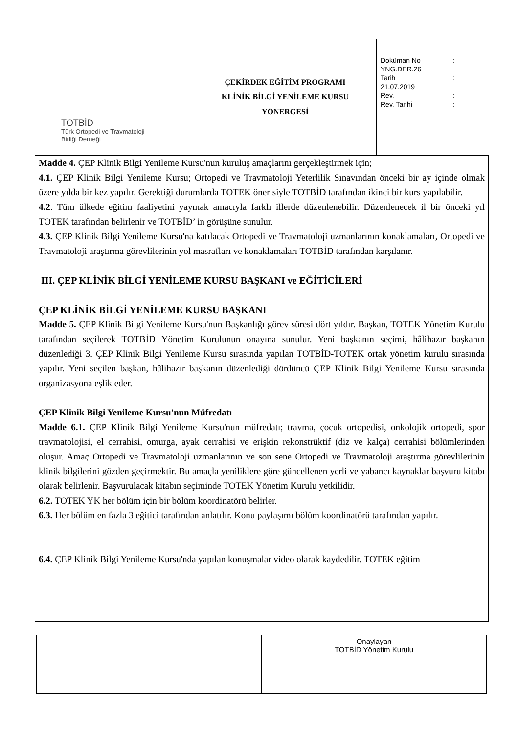| TOTBİD Türk Ortopedi ve Travmatoloji Birliği Derneği | ÇEKİRDEK EĞİTİM PROGRAMI KLİNİK BİLGİ YENİLEME KURSU YÖNERGESİ | Doküman No : YNG.DER.26 Tarih : 21.07.2019 Rev. : Rev. Tarihi : |
Madde 4. ÇEP Klinik Bilgi Yenileme Kursu'nun kuruluş amaçlarını gerçekleştirmek için;
4.1. ÇEP Klinik Bilgi Yenileme Kursu; Ortopedi ve Travmatoloji Yeterlilik Sınavından önceki bir ay içinde olmak üzere yılda bir kez yapılır. Gerektiği durumlarda TOTEK önerisiyle TOTBİD tarafından ikinci bir kurs yapılabilir.
4.2. Tüm ülkede eğitim faaliyetini yaymak amacıyla farklı illerde düzenlenebilir. Düzenlenecek il bir önceki yıl TOTEK tarafından belirlenir ve TOTBİD’ in görüşüne sunulur.
4.3. ÇEP Klinik Bilgi Yenileme Kursu'na katılacak Ortopedi ve Travmatoloji uzmanlarının konaklamaları, Ortopedi ve Travmatoloji araştırma görevlilerinin yol masrafları ve konaklamaları TOTBİD tarafından karşılanır.
III. ÇEP KLİNİK BİLGİ YENİLEME KURSU BAŞKANI ve EĞİTİCİLERİ
ÇEP KLİNİK BİLGİ YENİLEME KURSU BAŞKANI
Madde 5. ÇEP Klinik Bilgi Yenileme Kursu'nun Başkanlığı görev süresi dört yıldır. Başkan, TOTEK Yönetim Kurulu tarafından seçilerek TOTBİD Yönetim Kurulunun onayına sunulur. Yeni başkanın seçimi, hâlihazır başkanın düzenlediği 3. ÇEP Klinik Bilgi Yenileme Kursu sırasında yapılan TOTBİD-TOTEK ortak yönetim kurulu sırasında yapılır. Yeni seçilen başkan, hâlihazır başkanın düzenlediği dördüncü ÇEP Klinik Bilgi Yenileme Kursu sırasında organizasyona eşlik eder.
ÇEP Klinik Bilgi Yenileme Kursu'nun Müfredatı
Madde 6.1. ÇEP Klinik Bilgi Yenileme Kursu'nun müfredatı; travma, çocuk ortopedisi, onkolojik ortopedi, spor travmatolojisi, el cerrahisi, omurga, ayak cerrahisi ve erişkin rekonstrüktif (diz ve kalça) cerrahisi bölümlerinden oluşur. Amaç Ortopedi ve Travmatoloji uzmanlarının ve son sene Ortopedi ve Travmatoloji araştırma görevlilerinin klinik bilgilerini gözden geçirmektir. Bu amaçla yeniliklere göre güncellenen yerli ve yabancı kaynaklar başvuru kitabı olarak belirlenir. Başvurulacak kitabın seçiminde TOTEK Yönetim Kurulu yetkilidir.
6.2. TOTEK YK her bölüm için bir bölüm koordinatörü belirler.
6.3. Her bölüm en fazla 3 eğitici tarafından anlatılır. Konu paylaşımı bölüm koordinatörü tarafından yapılır.
6.4. ÇEP Klinik Bilgi Yenileme Kursu'nda yapılan konuşmalar video olarak kaydedilir. TOTEK eğitim
| | Onaylayan TOTBİD Yönetim Kurulu |